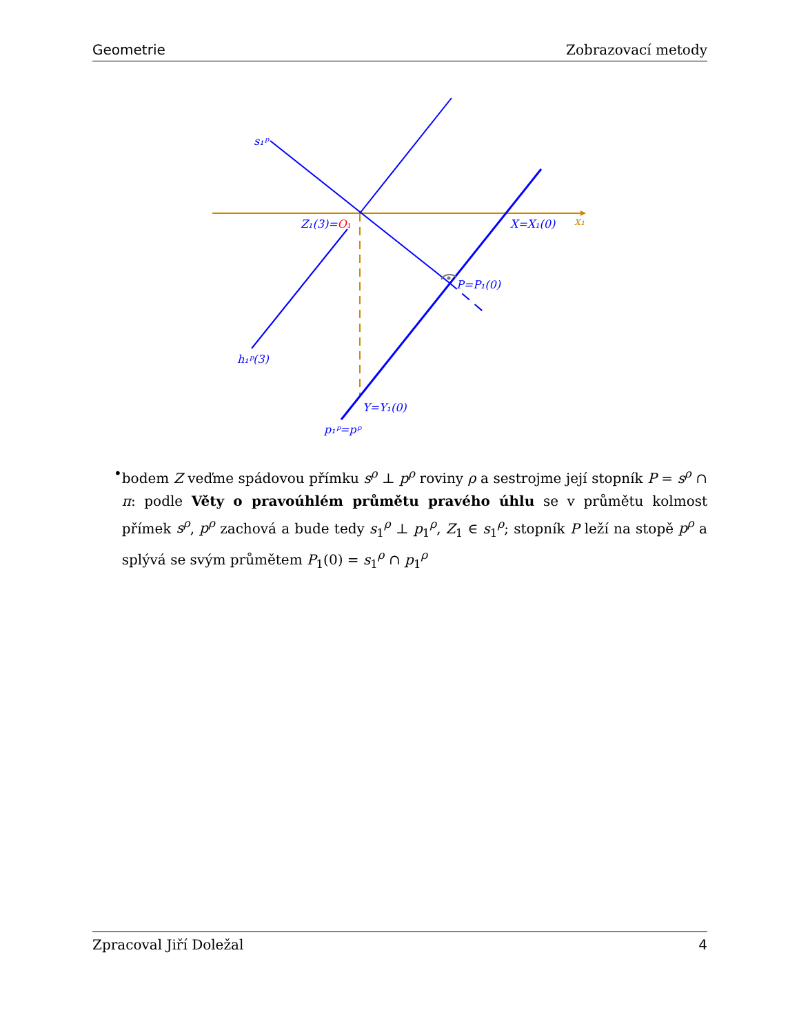Geometrie Zobrazovací metody
s₁ᵖ
Z₁(3)=O₁
X=X₁(0)
x₁
P=P₁(0)
h₁ᵖ(3)
Y=Y₁(0)
p₁ᵖ=pᵖ
• bodem Z veďme spádovou přímku s<sup>ρ</sup> ⊥ p<sup>ρ</sup> roviny ρ a sestrojme její stopník P = s<sup>ρ</sup> ∩ π: podle Věty o pravoúhlém průmětu pravého úhlu se v průmětu kolmost přímek s<sup>ρ</sup>, p<sup>ρ</sup> zachová a bude tedy s<sub>1</sub><sup>ρ</sup> ⊥ p<sub>1</sub><sup>ρ</sup>, Z<sub>1</sub> ∈ s<sub>1</sub><sup>ρ</sup>; stopník P leží na stopě p<sup>ρ</sup> a splývá se svým průmětem P<sub>1</sub>(0) = s<sub>1</sub><sup>ρ</sup> ∩ p<sub>1</sub><sup>ρ</sup>
Zpracoval Jiří Doležal 4